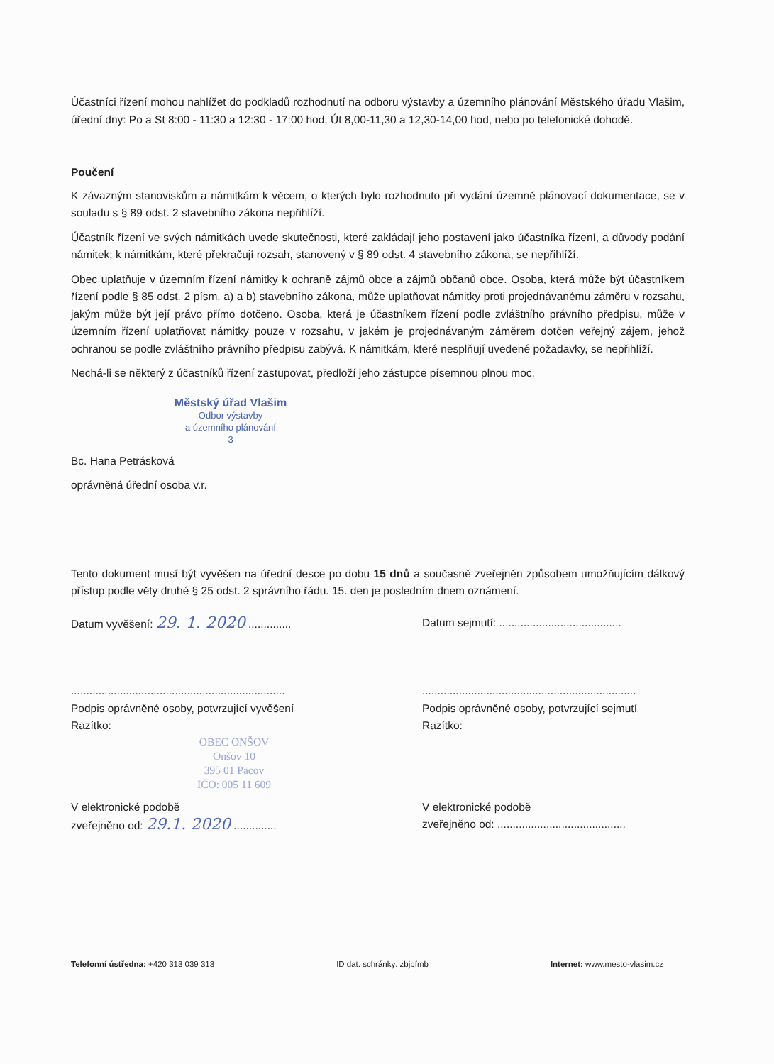Účastníci řízení mohou nahlížet do podkladů rozhodnutí na odboru výstavby a územního plánování Městského úřadu Vlašim, úřední dny: Po a St 8:00 - 11:30 a 12:30 - 17:00 hod, Út 8,00-11,30 a 12,30-14,00 hod, nebo po telefonické dohodě.
Poučení
K závazným stanoviskům a námitkám k věcem, o kterých bylo rozhodnuto při vydání územně plánovací dokumentace, se v souladu s § 89 odst. 2 stavebního zákona nepřihlíží.
Účastník řízení ve svých námitkách uvede skutečnosti, které zakládají jeho postavení jako účastníka řízení, a důvody podání námitek; k námitkám, které překračují rozsah, stanovený v § 89 odst. 4 stavebního zákona, se nepřihlíží.
Obec uplatňuje v územním řízení námitky k ochraně zájmů obce a zájmů občanů obce. Osoba, která může být účastníkem řízení podle § 85 odst. 2 písm. a) a b) stavebního zákona, může uplatňovat námitky proti projednávanému záměru v rozsahu, jakým může být její právo přímo dotčeno. Osoba, která je účastníkem řízení podle zvláštního právního předpisu, může v územním řízení uplatňovat námitky pouze v rozsahu, v jakém je projednávaným záměrem dotčen veřejný zájem, jehož ochranou se podle zvláštního právního předpisu zabývá. K námitkám, které nesplňují uvedené požadavky, se nepřihlíží.
Nechá-li se některý z účastníků řízení zastupovat, předloží jeho zástupce písemnou plnou moc.
Městský úřad Vlašim
Odbor výstavby
a územního plánování
-3-
Bc. Hana Petrásková
oprávněná úřední osoba v.r.
Tento dokument musí být vyvěšen na úřední desce po dobu 15 dnů a současně zveřejněn způsobem umožňujícím dálkový přístup podle věty druhé § 25 odst. 2 správního řádu. 15. den je posledním dnem oznámení.
Datum vyvěšení: 29. 1. 2020 ..............
Datum sejmutí: ........................................
......................................................................
Podpis oprávněné osoby, potvrzující vyvěšení
Razítko:
......................................................................
Podpis oprávněné osoby, potvrzující sejmutí
Razítko:
OBEC ONŠOV
Onšov 10
395 01 Pacov
IČO: 005 11 609
V elektronické podobě
zveřejněno od: 29.1. 2020 ..............
V elektronické podobě
zveřejněno od: ..........................................
Telefonní ústředna: +420 313 039 313 ID dat. schránky: zbjbfmb Internet: www.mesto-vlasim.cz